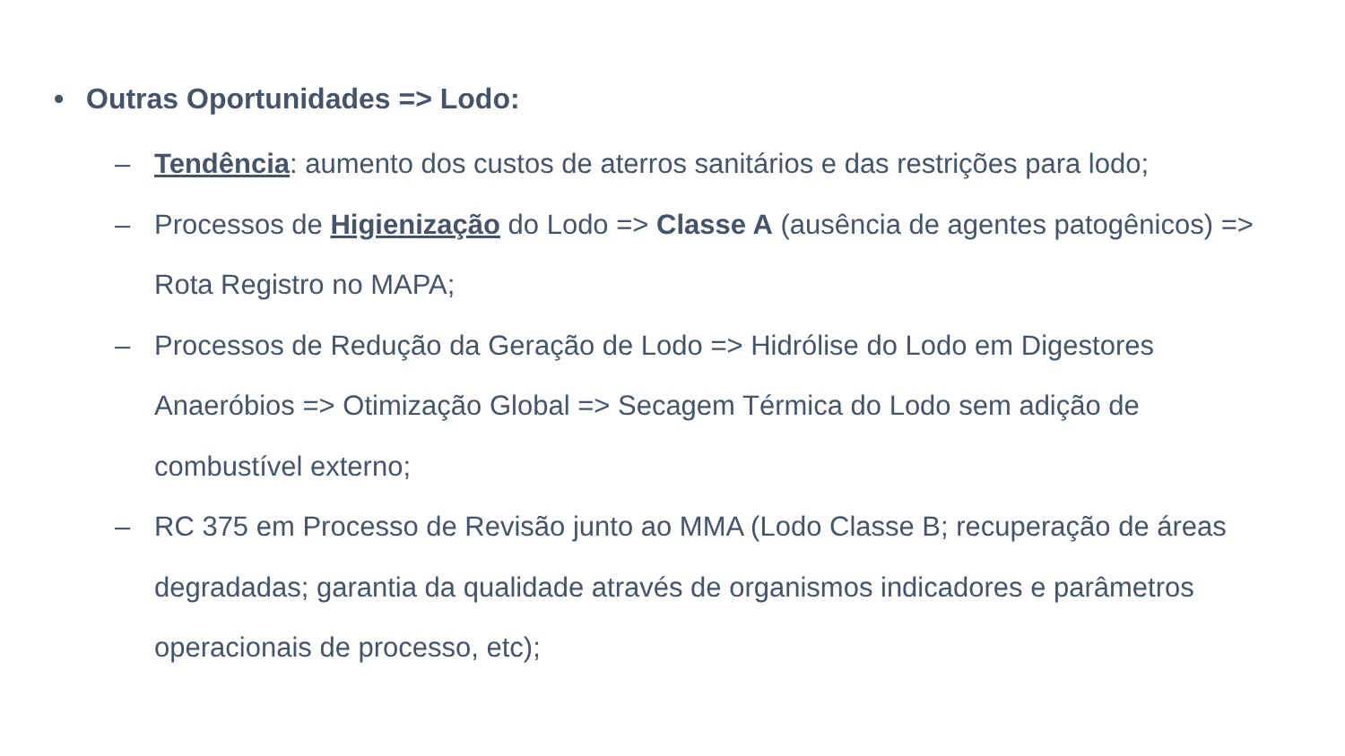• Outras Oportunidades => Lodo:
– Tendência: aumento dos custos de aterros sanitários e das restrições para lodo;
– Processos de Higienização do Lodo => Classe A (ausência de agentes patogênicos) => Rota Registro no MAPA;
– Processos de Redução da Geração de Lodo => Hidrólise do Lodo em Digestores Anaeróbios => Otimização Global => Secagem Térmica do Lodo sem adição de combustível externo;
– RC 375 em Processo de Revisão junto ao MMA (Lodo Classe B; recuperação de áreas degradadas; garantia da qualidade através de organismos indicadores e parâmetros operacionais de processo, etc);